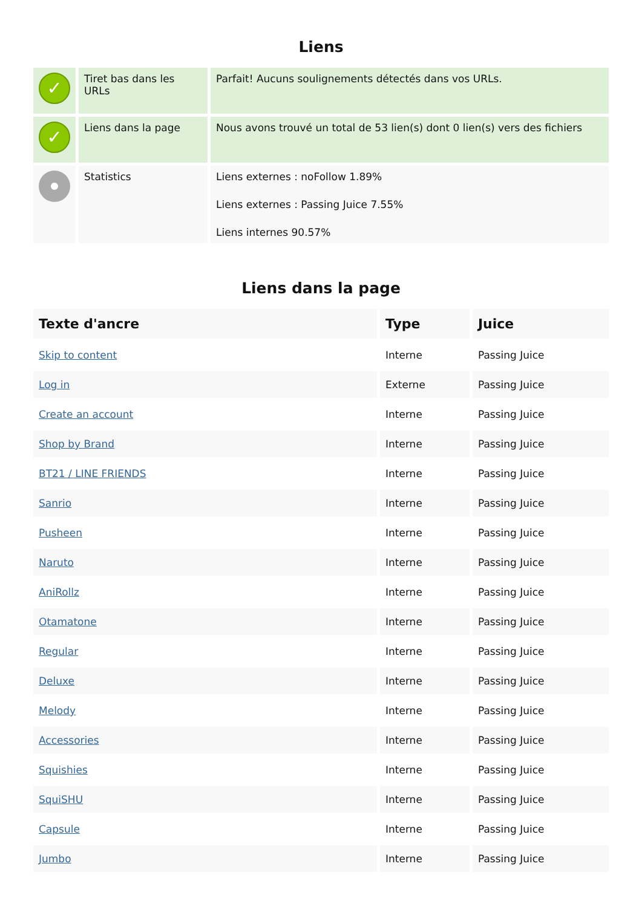Liens
| ✓ | Tiret bas dans les URLs | Parfait! Aucuns soulignements détectés dans vos URLs. |
| ✓ | Liens dans la page | Nous avons trouvé un total de 53 lien(s) dont 0 lien(s) vers des fichiers |
| | Statistics | Liens externes : noFollow 1.89% Liens externes : Passing Juice 7.55% Liens internes 90.57% |
Liens dans la page
| Texte d'ancre | Type | Juice |
| --- | --- | --- |
| Skip to content | Interne | Passing Juice |
| Log in | Externe | Passing Juice |
| Create an account | Interne | Passing Juice |
| Shop by Brand | Interne | Passing Juice |
| BT21 / LINE FRIENDS | Interne | Passing Juice |
| Sanrio | Interne | Passing Juice |
| Pusheen | Interne | Passing Juice |
| Naruto | Interne | Passing Juice |
| AniRollz | Interne | Passing Juice |
| Otamatone | Interne | Passing Juice |
| Regular | Interne | Passing Juice |
| Deluxe | Interne | Passing Juice |
| Melody | Interne | Passing Juice |
| Accessories | Interne | Passing Juice |
| Squishies | Interne | Passing Juice |
| SquiSHU | Interne | Passing Juice |
| Capsule | Interne | Passing Juice |
| Jumbo | Interne | Passing Juice |